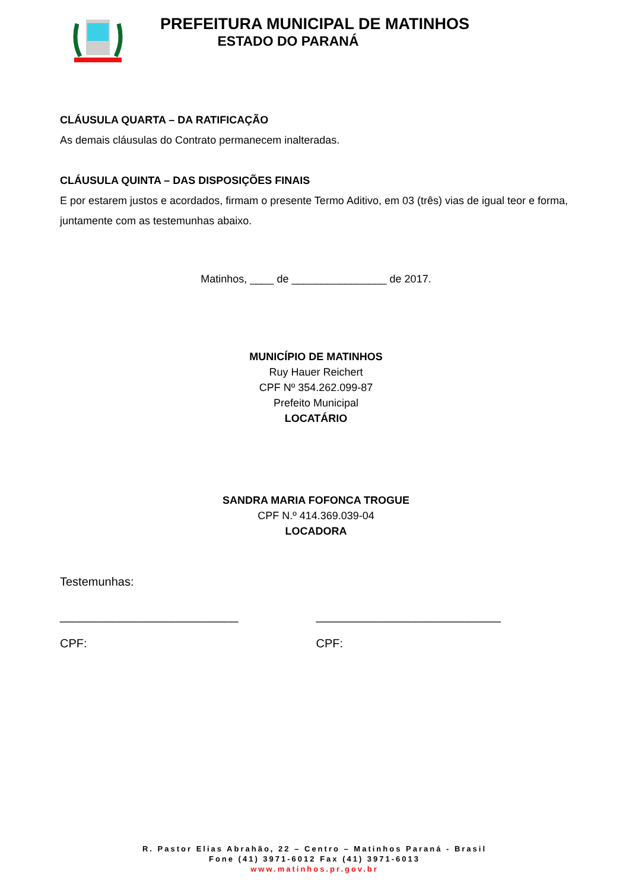PREFEITURA MUNICIPAL DE MATINHOS
ESTADO DO PARANÁ
CLÁUSULA QUARTA – DA RATIFICAÇÃO
As demais cláusulas do Contrato permanecem inalteradas.
CLÁUSULA QUINTA – DAS DISPOSIÇÕES FINAIS
E por estarem justos e acordados, firmam o presente Termo Aditivo, em 03 (três) vias de igual teor e forma, juntamente com as testemunhas abaixo.
Matinhos, ____ de ________________ de 2017.
MUNICÍPIO DE MATINHOS
Ruy Hauer Reichert
CPF Nº 354.262.099-87
Prefeito Municipal
LOCATÁRIO
SANDRA MARIA FOFONCA TROGUE
CPF N.º 414.369.039-04
LOCADORA
Testemunhas:
___________________________
CPF:
____________________________
CPF:
R. Pastor Elias Abrahão, 22 – Centro – Matinhos Paraná - Brasil
Fone (41) 3971-6012 Fax (41) 3971-6013
www.matinhos.pr.gov.br